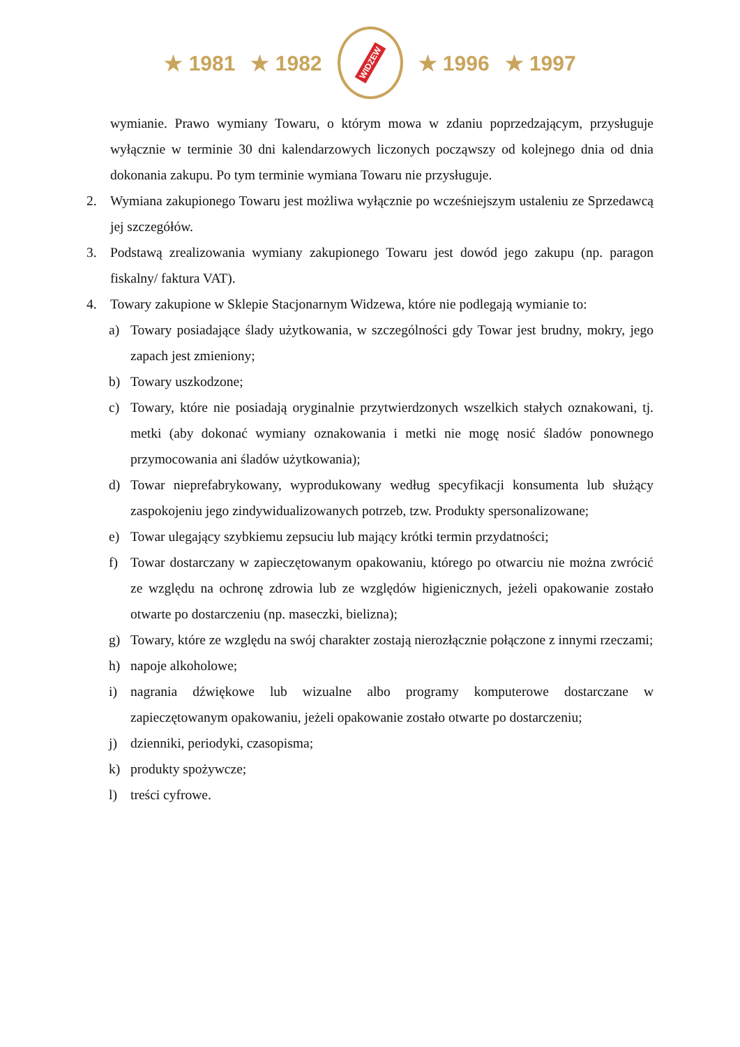★ 1981 ★ 1982
WIDZEW
★ 1996 ★ 1997
wymianie. Prawo wymiany Towaru, o którym mowa w zdaniu poprzedzającym, przysługuje wyłącznie w terminie 30 dni kalendarzowych liczonych począwszy od kolejnego dnia od dnia dokonania zakupu. Po tym terminie wymiana Towaru nie przysługuje.
2. Wymiana zakupionego Towaru jest możliwa wyłącznie po wcześniejszym ustaleniu ze Sprzedawcą jej szczegółów.
3. Podstawą zrealizowania wymiany zakupionego Towaru jest dowód jego zakupu (np. paragon fiskalny/ faktura VAT).
4. Towary zakupione w Sklepie Stacjonarnym Widzewa, które nie podlegają wymianie to:
a) Towary posiadające ślady użytkowania, w szczególności gdy Towar jest brudny, mokry, jego zapach jest zmieniony;
b) Towary uszkodzone;
c) Towary, które nie posiadają oryginalnie przytwierdzonych wszelkich stałych oznakowani, tj. metki (aby dokonać wymiany oznakowania i metki nie mogę nosić śladów ponownego przymocowania ani śladów użytkowania);
d) Towar nieprefabrykowany, wyprodukowany według specyfikacji konsumenta lub służący zaspokojeniu jego zindywidualizowanych potrzeb, tzw. Produkty spersonalizowane;
e) Towar ulegający szybkiemu zepsuciu lub mający krótki termin przydatności;
f) Towar dostarczany w zapieczętowanym opakowaniu, którego po otwarciu nie można zwrócić ze względu na ochronę zdrowia lub ze względów higienicznych, jeżeli opakowanie zostało otwarte po dostarczeniu (np. maseczki, bielizna);
g) Towary, które ze względu na swój charakter zostają nierozłącznie połączone z innymi rzeczami;
h) napoje alkoholowe;
i) nagrania dźwiękowe lub wizualne albo programy komputerowe dostarczane w zapieczętowanym opakowaniu, jeżeli opakowanie zostało otwarte po dostarczeniu;
j) dzienniki, periodyki, czasopisma;
k) produkty spożywcze;
l) treści cyfrowe.